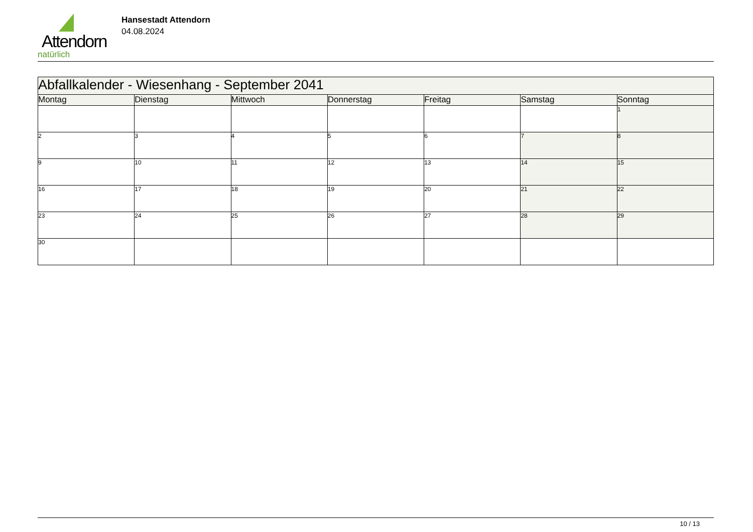Attendorn
natürlich
Hansestadt Attendorn
04.08.2024
| Abfallkalender - Wiesenhang - September 2041 | | | | | | |
| Montag | Dienstag | Mittwoch | Donnerstag | Freitag | Samstag | Sonntag |
| | | | | | | 1 |
| 2 | 3 | 4 | 5 | 6 | 7 | 8 |
| 9 | 10 | 11 | 12 | 13 | 14 | 15 |
| 16 | 17 | 18 | 19 | 20 | 21 | 22 |
| 23 | 24 | 25 | 26 | 27 | 28 | 29 |
| 30 | | | | | | |
10 / 13